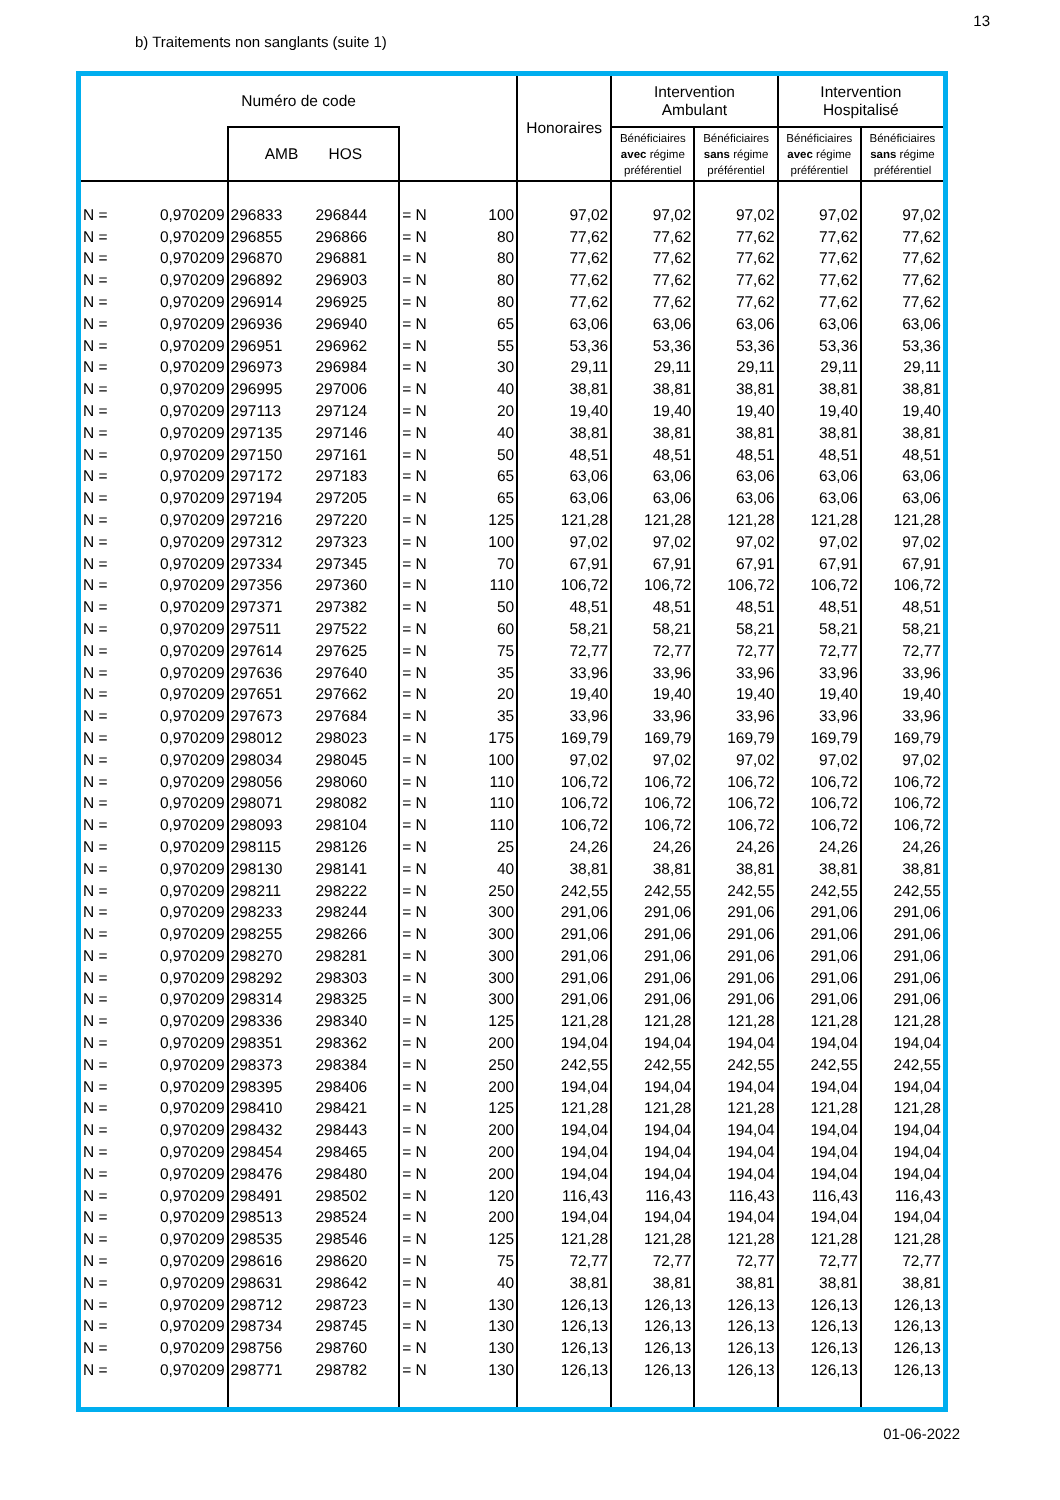13
b) Traitements non sanglants (suite 1)
| Numéro de code | | | | | | Honoraires | Intervention Ambulant | | Intervention Hospitalisé | |
| --- | --- | --- | --- | --- | --- | --- | --- | --- | --- | --- |
| | | AMB HOS | | | | | Bénéficiaires avec régime préférentiel | Bénéficiaires sans régime préférentiel | Bénéficiaires avec régime préférentiel | Bénéficiaires sans régime préférentiel |
| N = | 0,970209 | 296833 | 296844 | = N | 100 | 97,02 | 97,02 | 97,02 | 97,02 | 97,02 |
| N = | 0,970209 | 296855 | 296866 | = N | 80 | 77,62 | 77,62 | 77,62 | 77,62 | 77,62 |
| N = | 0,970209 | 296870 | 296881 | = N | 80 | 77,62 | 77,62 | 77,62 | 77,62 | 77,62 |
| N = | 0,970209 | 296892 | 296903 | = N | 80 | 77,62 | 77,62 | 77,62 | 77,62 | 77,62 |
| N = | 0,970209 | 296914 | 296925 | = N | 80 | 77,62 | 77,62 | 77,62 | 77,62 | 77,62 |
| N = | 0,970209 | 296936 | 296940 | = N | 65 | 63,06 | 63,06 | 63,06 | 63,06 | 63,06 |
| N = | 0,970209 | 296951 | 296962 | = N | 55 | 53,36 | 53,36 | 53,36 | 53,36 | 53,36 |
| N = | 0,970209 | 296973 | 296984 | = N | 30 | 29,11 | 29,11 | 29,11 | 29,11 | 29,11 |
| N = | 0,970209 | 296995 | 297006 | = N | 40 | 38,81 | 38,81 | 38,81 | 38,81 | 38,81 |
| N = | 0,970209 | 297113 | 297124 | = N | 20 | 19,40 | 19,40 | 19,40 | 19,40 | 19,40 |
| N = | 0,970209 | 297135 | 297146 | = N | 40 | 38,81 | 38,81 | 38,81 | 38,81 | 38,81 |
| N = | 0,970209 | 297150 | 297161 | = N | 50 | 48,51 | 48,51 | 48,51 | 48,51 | 48,51 |
| N = | 0,970209 | 297172 | 297183 | = N | 65 | 63,06 | 63,06 | 63,06 | 63,06 | 63,06 |
| N = | 0,970209 | 297194 | 297205 | = N | 65 | 63,06 | 63,06 | 63,06 | 63,06 | 63,06 |
| N = | 0,970209 | 297216 | 297220 | = N | 125 | 121,28 | 121,28 | 121,28 | 121,28 | 121,28 |
| N = | 0,970209 | 297312 | 297323 | = N | 100 | 97,02 | 97,02 | 97,02 | 97,02 | 97,02 |
| N = | 0,970209 | 297334 | 297345 | = N | 70 | 67,91 | 67,91 | 67,91 | 67,91 | 67,91 |
| N = | 0,970209 | 297356 | 297360 | = N | 110 | 106,72 | 106,72 | 106,72 | 106,72 | 106,72 |
| N = | 0,970209 | 297371 | 297382 | = N | 50 | 48,51 | 48,51 | 48,51 | 48,51 | 48,51 |
| N = | 0,970209 | 297511 | 297522 | = N | 60 | 58,21 | 58,21 | 58,21 | 58,21 | 58,21 |
| N = | 0,970209 | 297614 | 297625 | = N | 75 | 72,77 | 72,77 | 72,77 | 72,77 | 72,77 |
| N = | 0,970209 | 297636 | 297640 | = N | 35 | 33,96 | 33,96 | 33,96 | 33,96 | 33,96 |
| N = | 0,970209 | 297651 | 297662 | = N | 20 | 19,40 | 19,40 | 19,40 | 19,40 | 19,40 |
| N = | 0,970209 | 297673 | 297684 | = N | 35 | 33,96 | 33,96 | 33,96 | 33,96 | 33,96 |
| N = | 0,970209 | 298012 | 298023 | = N | 175 | 169,79 | 169,79 | 169,79 | 169,79 | 169,79 |
| N = | 0,970209 | 298034 | 298045 | = N | 100 | 97,02 | 97,02 | 97,02 | 97,02 | 97,02 |
| N = | 0,970209 | 298056 | 298060 | = N | 110 | 106,72 | 106,72 | 106,72 | 106,72 | 106,72 |
| N = | 0,970209 | 298071 | 298082 | = N | 110 | 106,72 | 106,72 | 106,72 | 106,72 | 106,72 |
| N = | 0,970209 | 298093 | 298104 | = N | 110 | 106,72 | 106,72 | 106,72 | 106,72 | 106,72 |
| N = | 0,970209 | 298115 | 298126 | = N | 25 | 24,26 | 24,26 | 24,26 | 24,26 | 24,26 |
| N = | 0,970209 | 298130 | 298141 | = N | 40 | 38,81 | 38,81 | 38,81 | 38,81 | 38,81 |
| N = | 0,970209 | 298211 | 298222 | = N | 250 | 242,55 | 242,55 | 242,55 | 242,55 | 242,55 |
| N = | 0,970209 | 298233 | 298244 | = N | 300 | 291,06 | 291,06 | 291,06 | 291,06 | 291,06 |
| N = | 0,970209 | 298255 | 298266 | = N | 300 | 291,06 | 291,06 | 291,06 | 291,06 | 291,06 |
| N = | 0,970209 | 298270 | 298281 | = N | 300 | 291,06 | 291,06 | 291,06 | 291,06 | 291,06 |
| N = | 0,970209 | 298292 | 298303 | = N | 300 | 291,06 | 291,06 | 291,06 | 291,06 | 291,06 |
| N = | 0,970209 | 298314 | 298325 | = N | 300 | 291,06 | 291,06 | 291,06 | 291,06 | 291,06 |
| N = | 0,970209 | 298336 | 298340 | = N | 125 | 121,28 | 121,28 | 121,28 | 121,28 | 121,28 |
| N = | 0,970209 | 298351 | 298362 | = N | 200 | 194,04 | 194,04 | 194,04 | 194,04 | 194,04 |
| N = | 0,970209 | 298373 | 298384 | = N | 250 | 242,55 | 242,55 | 242,55 | 242,55 | 242,55 |
| N = | 0,970209 | 298395 | 298406 | = N | 200 | 194,04 | 194,04 | 194,04 | 194,04 | 194,04 |
| N = | 0,970209 | 298410 | 298421 | = N | 125 | 121,28 | 121,28 | 121,28 | 121,28 | 121,28 |
| N = | 0,970209 | 298432 | 298443 | = N | 200 | 194,04 | 194,04 | 194,04 | 194,04 | 194,04 |
| N = | 0,970209 | 298454 | 298465 | = N | 200 | 194,04 | 194,04 | 194,04 | 194,04 | 194,04 |
| N = | 0,970209 | 298476 | 298480 | = N | 200 | 194,04 | 194,04 | 194,04 | 194,04 | 194,04 |
| N = | 0,970209 | 298491 | 298502 | = N | 120 | 116,43 | 116,43 | 116,43 | 116,43 | 116,43 |
| N = | 0,970209 | 298513 | 298524 | = N | 200 | 194,04 | 194,04 | 194,04 | 194,04 | 194,04 |
| N = | 0,970209 | 298535 | 298546 | = N | 125 | 121,28 | 121,28 | 121,28 | 121,28 | 121,28 |
| N = | 0,970209 | 298616 | 298620 | = N | 75 | 72,77 | 72,77 | 72,77 | 72,77 | 72,77 |
| N = | 0,970209 | 298631 | 298642 | = N | 40 | 38,81 | 38,81 | 38,81 | 38,81 | 38,81 |
| N = | 0,970209 | 298712 | 298723 | = N | 130 | 126,13 | 126,13 | 126,13 | 126,13 | 126,13 |
| N = | 0,970209 | 298734 | 298745 | = N | 130 | 126,13 | 126,13 | 126,13 | 126,13 | 126,13 |
| N = | 0,970209 | 298756 | 298760 | = N | 130 | 126,13 | 126,13 | 126,13 | 126,13 | 126,13 |
| N = | 0,970209 | 298771 | 298782 | = N | 130 | 126,13 | 126,13 | 126,13 | 126,13 | 126,13 |
01-06-2022